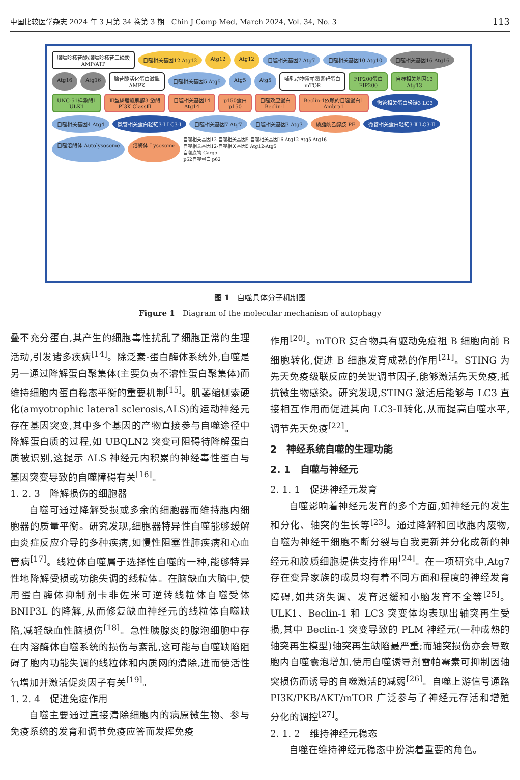中国比较医学杂志 2024 年 3 月第 34 卷第 3 期　Chin J Comp Med, March 2024, Vol. 34, No. 3 113
腺嘌呤核苷酸/腺嘌呤核苷三磷酸
AMP/ATP
自噬相关基因12 Atg12
Atg12
Atg12
自噬相关基因7 Atg7
自噬相关基因10 Atg10
自噬相关基因16 Atg16
Atg16
Atg16
腺苷酸活化蛋白激酶
AMPK
自噬相关基因5 Atg5
Atg5
Atg5
哺乳动物雷帕霉素靶蛋白
mTOR
FIP200蛋白
FIP200
自噬相关基因13
Atg13
UNC-51样激酶1
ULK1
Ⅲ型磷脂酰肌醇3-激酶
PI3K ClassⅢ
自噬相关基因14
Atg14
p150蛋白
p150
自噬效应蛋白
Beclin-1
Beclin-1依赖的自噬蛋白1
Ambra1
微管相关蛋白轻链3 LC3
自噬相关基因4 Atg4
微管相关蛋白轻链3-Ⅰ LC3-Ⅰ
自噬相关基因7 Atg7
自噬相关基因3 Atg3
磷脂酰乙醇胺 PE
微管相关蛋白轻链3-Ⅱ LC3-Ⅱ
自噬溶酶体 Autolysosome
溶酶体 Lysosome
自噬相关基因12-自噬相关基因5-自噬相关基因16 Atg12-Atg5-Atg16
自噬相关基因12-自噬相关基因5 Atg12-Atg5
自噬底物 Cargo
p62自噬蛋白 p62
图 1　自噬具体分子机制图
Figure 1　Diagram of the molecular mechanism of autophagy
叠不充分蛋白,其产生的细胞毒性扰乱了细胞正常的生理活动,引发诸多疾病<sup>[14]</sup>。除泛素-蛋白酶体系统外,自噬是另一通过降解蛋白聚集体(主要负责不溶性蛋白聚集体)而维持细胞内蛋白稳态平衡的重要机制<sup>[15]</sup>。肌萎缩侧索硬化(amyotrophic lateral sclerosis,ALS)的运动神经元存在基因突变,其中多个基因的产物直接参与自噬途径中降解蛋白质的过程,如 UBQLN2 突变可阻碍待降解蛋白质被识别,这提示 ALS 神经元内积累的神经毒性蛋白与基因突变导致的自噬障碍有关<sup>[16]</sup>。
1. 2. 3　降解损伤的细胞器
自噬可通过降解受损或多余的细胞器而维持胞内细胞器的质量平衡。研究发现,细胞器特异性自噬能够缓解由炎症反应介导的多种疾病,如慢性阻塞性肺疾病和心血管病<sup>[17]</sup>。线粒体自噬属于选择性自噬的一种,能够特异性地降解受损或功能失调的线粒体。在脑缺血大脑中,使用蛋白酶体抑制剂卡非佐米可逆转线粒体自噬受体 BNIP3L 的降解,从而修复缺血神经元的线粒体自噬缺陷,减轻缺血性脑损伤<sup>[18]</sup>。急性胰腺炎的腺泡细胞中存在内溶酶体自噬系统的损伤与紊乱,这可能与自噬缺陷阻碍了胞内功能失调的线粒体和内质网的清除,进而使活性氧增加并激活促炎因子有关<sup>[19]</sup>。
1. 2. 4　促进免疫作用
自噬主要通过直接清除细胞内的病原微生物、参与免疫系统的发育和调节免疫应答而发挥免疫
作用<sup>[20]</sup>。mTOR 复合物具有驱动免疫祖 B 细胞向前 B 细胞转化,促进 B 细胞发育成熟的作用<sup>[21]</sup>。STING 为先天免疫级联反应的关键调节因子,能够激活先天免疫,抵抗微生物感染。研究发现,STING 激活后能够与 LC3 直接相互作用而促进其向 LC3-Ⅱ转化,从而提高自噬水平,调节先天免疫<sup>[22]</sup>。
2　神经系统自噬的生理功能
2. 1　自噬与神经元
2. 1. 1　促进神经元发育
自噬影响着神经元发育的多个方面,如神经元的发生和分化、轴突的生长等<sup>[23]</sup>。通过降解和回收胞内废物,自噬为神经干细胞不断分裂与自我更新并分化成新的神经元和胶质细胞提供支持作用<sup>[24]</sup>。在一项研究中,Atg7 存在变异家族的成员均有着不同方面和程度的神经发育障碍,如共济失调、发育迟缓和小脑发育不全等<sup>[25]</sup>。ULK1、Beclin-1 和 LC3 突变体均表现出轴突再生受损,其中 Beclin-1 突变导致的 PLM 神经元(一种成熟的轴突再生模型)轴突再生缺陷最严重;而轴突损伤亦会导致胞内自噬囊泡增加,使用自噬诱导剂雷帕霉素可抑制因轴突损伤而诱导的自噬激活的减弱<sup>[26]</sup>。自噬上游信号通路 PI3K/PKB/AKT/mTOR 广泛参与了神经元存活和增殖分化的调控<sup>[27]</sup>。
2. 1. 2　维持神经元稳态
自噬在维持神经元稳态中扮演着重要的角色。